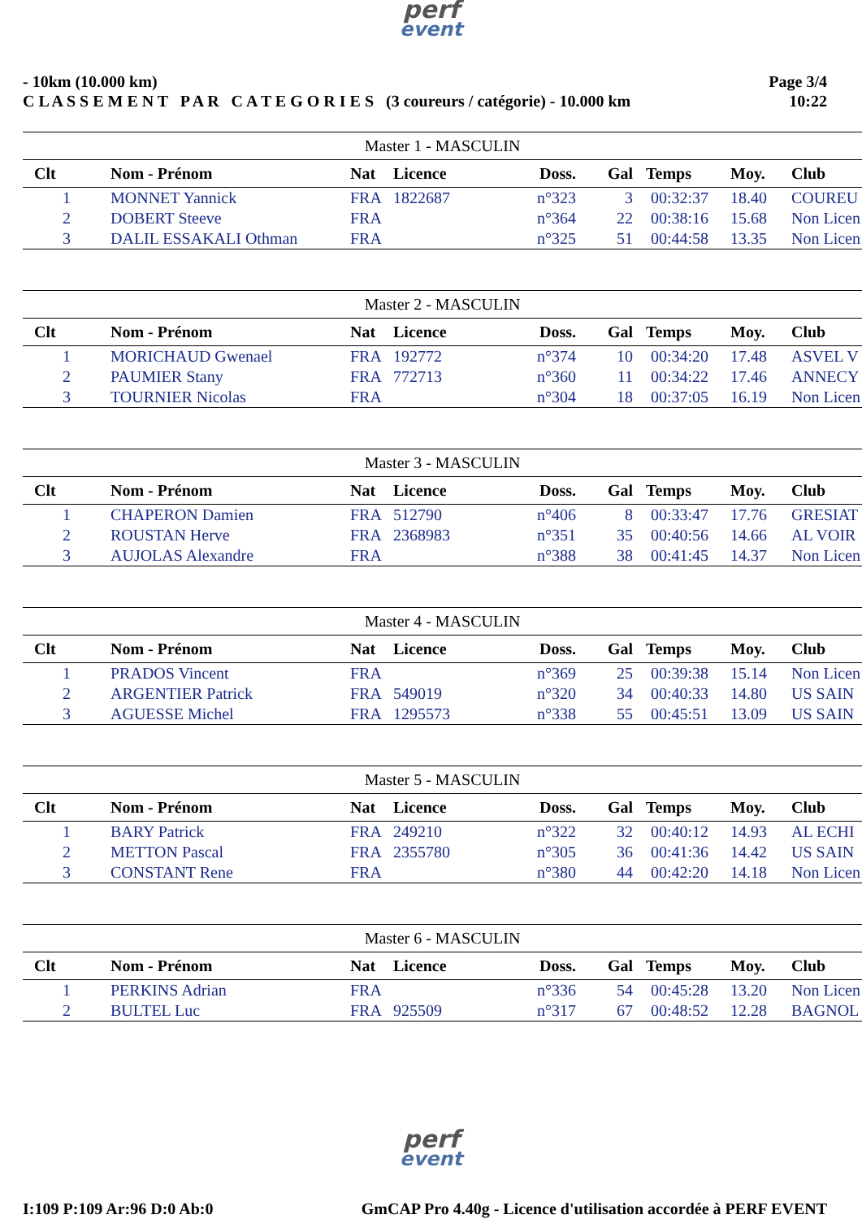perf
event
- 10km (10.000 km)
C L A S S E M E N T P A R C A T E G O R I E S (3 coureurs / catégorie) - 10.000 km
Page 3/4
10:22
| Master 1 - MASCULIN | | | | | | | | |
| Clt | Nom - Prénom | Nat | Licence | Doss. | Gal | Temps | Moy. | Club |
| 1 | MONNET Yannick | FRA | 1822687 | n°323 | 3 | 00:32:37 | 18.40 | COUREU |
| 2 | DOBERT Steeve | FRA | | n°364 | 22 | 00:38:16 | 15.68 | Non Licen |
| 3 | DALIL ESSAKALI Othman | FRA | | n°325 | 51 | 00:44:58 | 13.35 | Non Licen |
| Master 2 - MASCULIN | | | | | | | | |
| Clt | Nom - Prénom | Nat | Licence | Doss. | Gal | Temps | Moy. | Club |
| 1 | MORICHAUD Gwenael | FRA | 192772 | n°374 | 10 | 00:34:20 | 17.48 | ASVEL V |
| 2 | PAUMIER Stany | FRA | 772713 | n°360 | 11 | 00:34:22 | 17.46 | ANNECY |
| 3 | TOURNIER Nicolas | FRA | | n°304 | 18 | 00:37:05 | 16.19 | Non Licen |
| Master 3 - MASCULIN | | | | | | | | |
| Clt | Nom - Prénom | Nat | Licence | Doss. | Gal | Temps | Moy. | Club |
| 1 | CHAPERON Damien | FRA | 512790 | n°406 | 8 | 00:33:47 | 17.76 | GRESIAT |
| 2 | ROUSTAN Herve | FRA | 2368983 | n°351 | 35 | 00:40:56 | 14.66 | AL VOIR |
| 3 | AUJOLAS Alexandre | FRA | | n°388 | 38 | 00:41:45 | 14.37 | Non Licen |
| Master 4 - MASCULIN | | | | | | | | |
| Clt | Nom - Prénom | Nat | Licence | Doss. | Gal | Temps | Moy. | Club |
| 1 | PRADOS Vincent | FRA | | n°369 | 25 | 00:39:38 | 15.14 | Non Licen |
| 2 | ARGENTIER Patrick | FRA | 549019 | n°320 | 34 | 00:40:33 | 14.80 | US SAIN |
| 3 | AGUESSE Michel | FRA | 1295573 | n°338 | 55 | 00:45:51 | 13.09 | US SAIN |
| Master 5 - MASCULIN | | | | | | | | |
| Clt | Nom - Prénom | Nat | Licence | Doss. | Gal | Temps | Moy. | Club |
| 1 | BARY Patrick | FRA | 249210 | n°322 | 32 | 00:40:12 | 14.93 | AL ECHI |
| 2 | METTON Pascal | FRA | 2355780 | n°305 | 36 | 00:41:36 | 14.42 | US SAIN |
| 3 | CONSTANT Rene | FRA | | n°380 | 44 | 00:42:20 | 14.18 | Non Licen |
| Master 6 - MASCULIN | | | | | | | | |
| Clt | Nom - Prénom | Nat | Licence | Doss. | Gal | Temps | Moy. | Club |
| 1 | PERKINS Adrian | FRA | | n°336 | 54 | 00:45:28 | 13.20 | Non Licen |
| 2 | BULTEL Luc | FRA | 925509 | n°317 | 67 | 00:48:52 | 12.28 | BAGNOL |
perf
event
I:109 P:109 Ar:96 D:0 Ab:0 GmCAP Pro 4.40g - Licence d'utilisation accordée à PERF EVENT